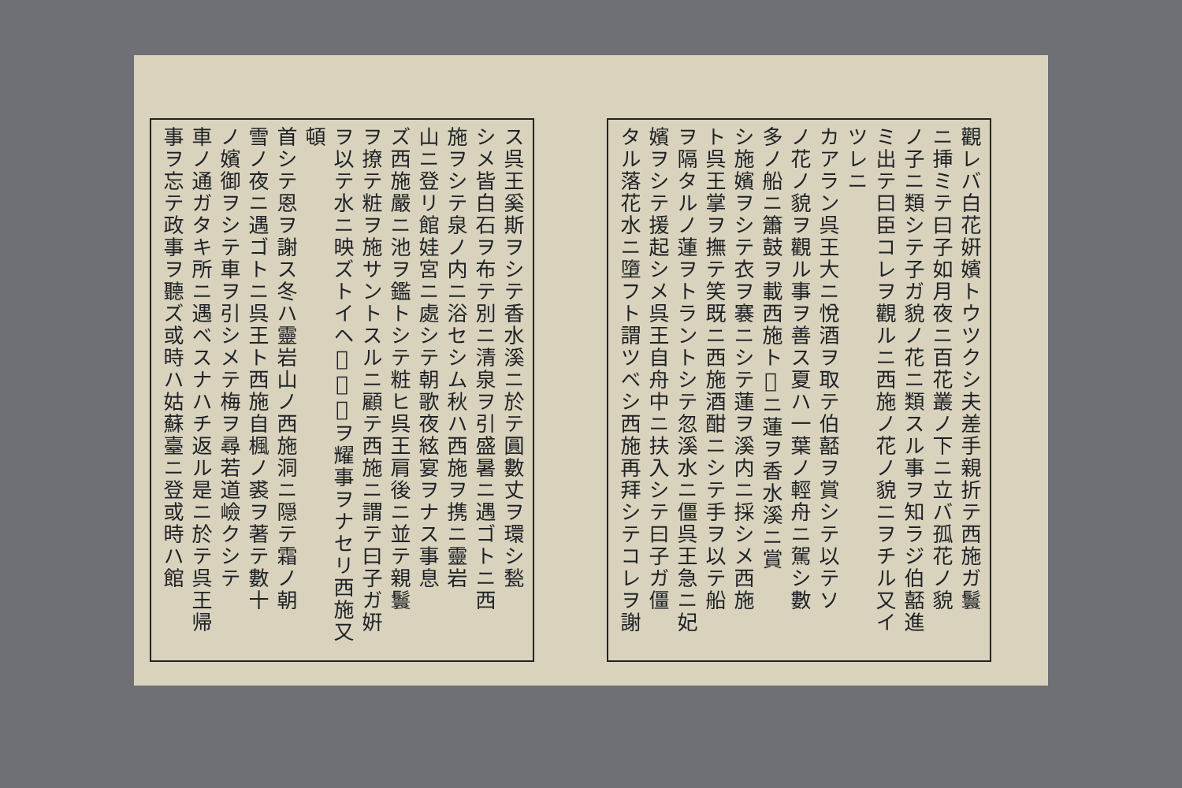ス呉王奚斯ヲシテ香水溪ニ於テ圓數丈ヲ環シ甃
シメ皆白石ヲ布テ別ニ清泉ヲ引盛暑ニ遇ゴトニ西
施ヲシテ泉ノ内ニ浴セシム秋ハ西施ヲ携ニ靈岩
山ニ登リ館娃宮ニ處シテ朝歌夜絃宴ヲナス事息
ズ西施嚴ニ池ヲ鑑トシテ粧ヒ呉王肩後ニ並テ親鬟
ヲ撩テ粧ヲ施サントスルニ顧テ西施ニ謂テ曰子ガ姸
ヲ以テ水ニ映ズトイヘ𪜈赤媚ヲ耀事ヲナセリ西施又頓
首シテ恩ヲ謝ス冬ハ靈岩山ノ西施洞ニ隠テ霜ノ朝
雪ノ夜ニ遇ゴトニ呉王ト西施自楓ノ裘ヲ著テ數十
ノ嬪御ヲシテ車ヲ引シメテ梅ヲ尋若道嶮クシテ
車ノ通ガタキ所ニ遇ベスナハチ返ル是ニ於テ呉王帰
事ヲ忘テ政事ヲ聽ズ或時ハ姑蘇臺ニ登或時ハ館
觀レバ白花姸嬪トウツクシ夫差手親折テ西施ガ鬟
ニ挿ミテ曰子如月夜ニ百花叢ノ下ニ立バ孤花ノ貌
ノ子ニ類シテ子ガ貌ノ花ニ類スル事ヲ知ラジ伯嚭進
ミ出テ曰臣コレヲ觀ルニ西施ノ花ノ貌ニヲチル又イツレニ
カアラン呉王大ニ悅酒ヲ取テ伯嚭ヲ賞シテ以テソ
ノ花ノ貌ヲ觀ル事ヲ善ス夏ハ一葉ノ輕舟ニ駕シ數
多ノ船ニ簫鼓ヲ載西施ト𪜈ニ蓮ヲ香水溪ニ賞
シ施嬪ヲシテ衣ヲ褰ニシテ蓮ヲ溪内ニ採シメ西施
ト呉王掌ヲ撫テ笑既ニ西施酒酣ニシテ手ヲ以テ船
ヲ隔タルノ蓮ヲトラントシテ忽溪水ニ僵呉王急ニ妃
嬪ヲシテ援起シメ呉王自舟中ニ扶入シテ曰子ガ僵
タル落花水ニ墮フト謂ツベシ西施再拜シテコレヲ謝